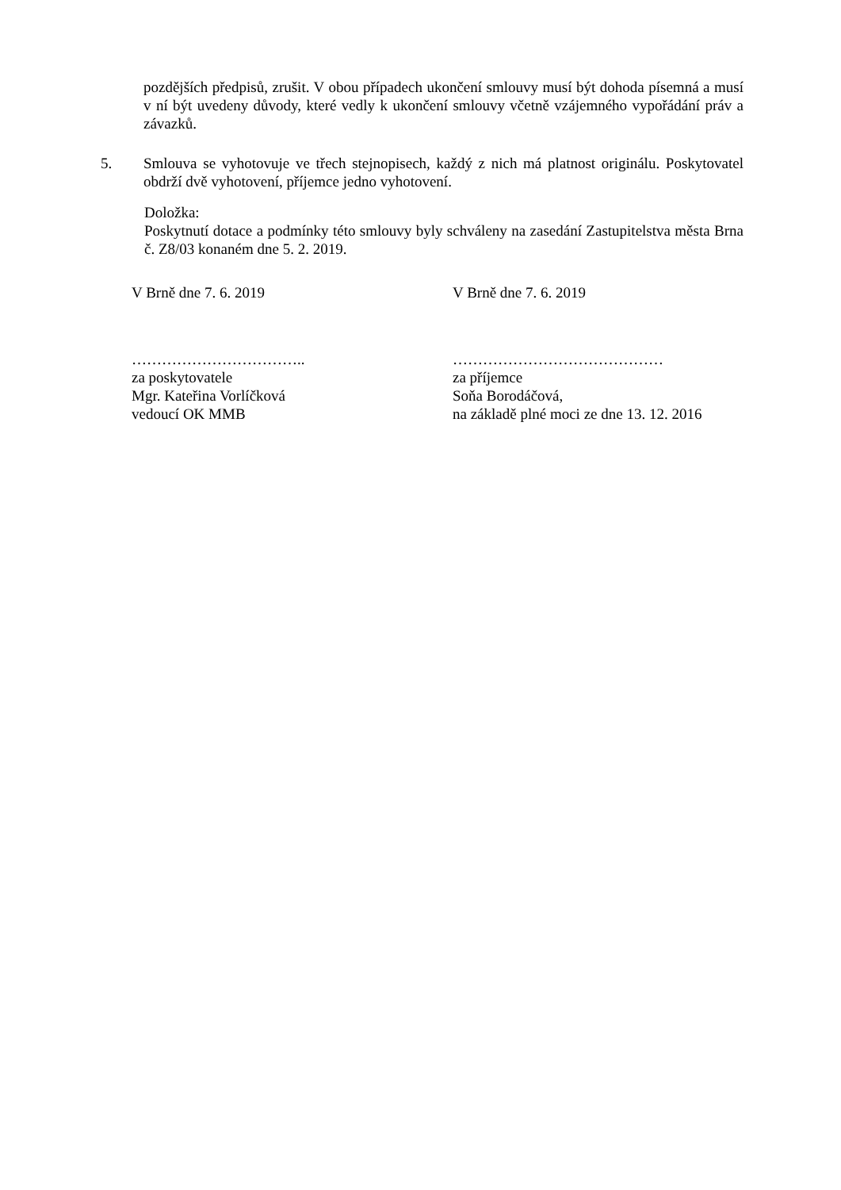pozdějších předpisů, zrušit. V obou případech ukončení smlouvy musí být dohoda písemná a musí v ní být uvedeny důvody, které vedly k ukončení smlouvy včetně vzájemného vypořádání práv a závazků.
5. Smlouva se vyhotovuje ve třech stejnopisech, každý z nich má platnost originálu. Poskytovatel obdrží dvě vyhotovení, příjemce jedno vyhotovení.
Doložka:
Poskytnutí dotace a podmínky této smlouvy byly schváleny na zasedání Zastupitelstva města Brna č. Z8/03 konaném dne 5. 2. 2019.
V Brně dne 7. 6. 2019
……………………………..
za poskytovatele
Mgr. Kateřina Vorlíčková
vedoucí OK MMB
V Brně dne 7. 6. 2019
……………………………………
za příjemce
Soňa Borodáčová,
na základě plné moci ze dne 13. 12. 2016